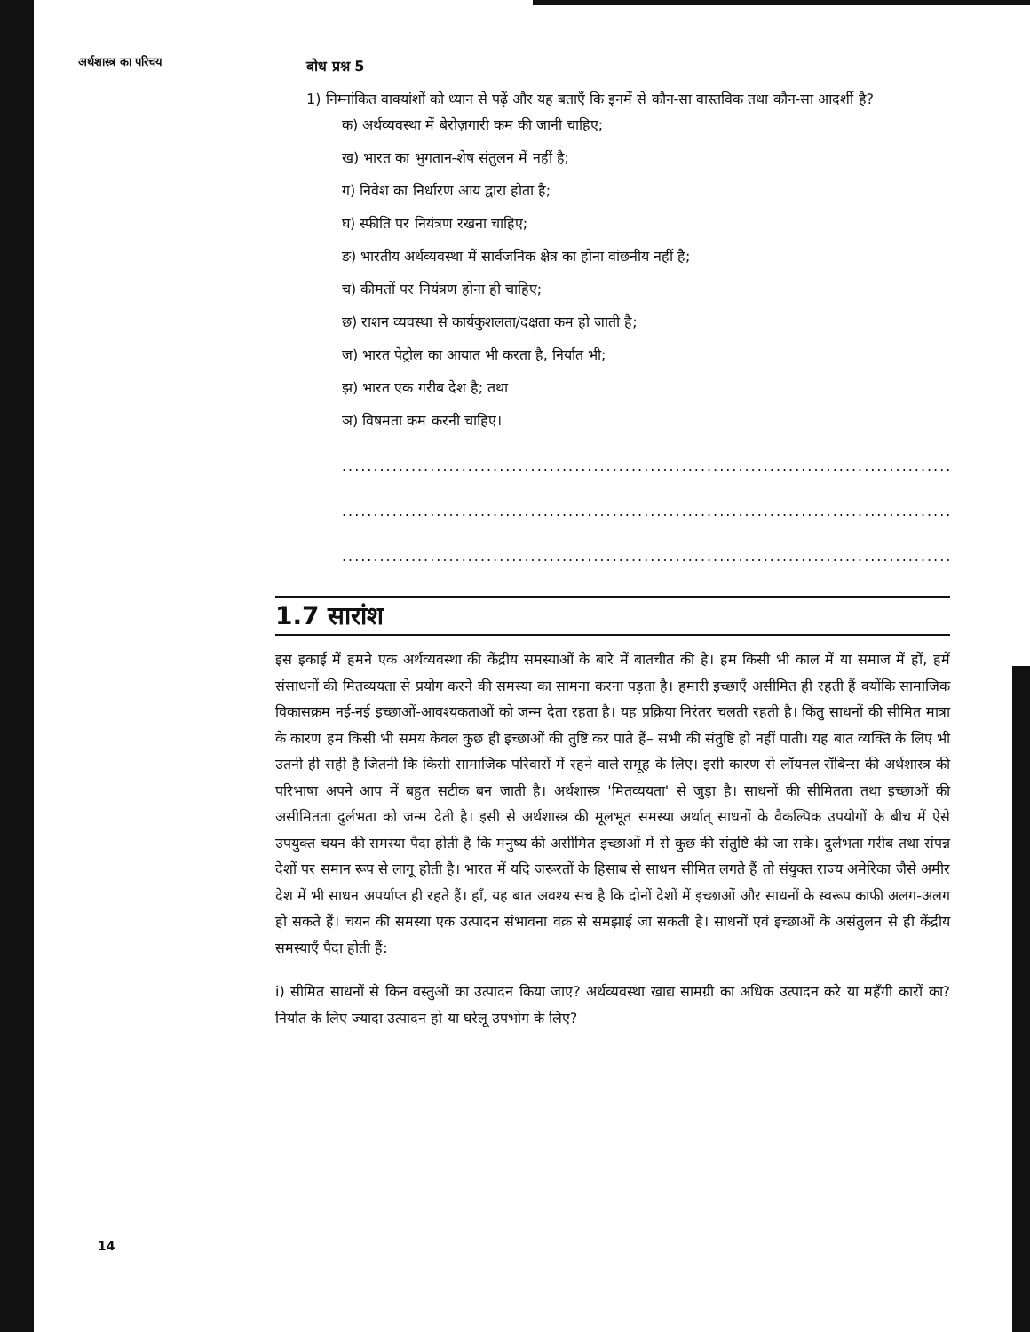अर्थशास्त्र का परिचय
बोध प्रश्न 5
1) निम्नांकित वाक्यांशों को ध्यान से पढ़ें और यह बताएँ कि इनमें से कौन-सा वास्तविक तथा कौन-सा आदर्शी है?
क) अर्थव्यवस्था में बेरोज़गारी कम की जानी चाहिए;
ख) भारत का भुगतान-शेष संतुलन में नहीं है;
ग) निवेश का निर्धारण आय द्वारा होता है;
घ) स्फीति पर नियंत्रण रखना चाहिए;
ङ) भारतीय अर्थव्यवस्था में सार्वजनिक क्षेत्र का होना वांछनीय नहीं है;
च) कीमतों पर नियंत्रण होना ही चाहिए;
छ) राशन व्यवस्था से कार्यकुशलता/दक्षता कम हो जाती है;
ज) भारत पेट्रोल का आयात भी करता है, निर्यात भी;
झ) भारत एक गरीब देश है; तथा
ञ) विषमता कम करनी चाहिए।
..........................................................................................................
..........................................................................................................
..........................................................................................................
1.7 सारांश
इस इकाई में हमने एक अर्थव्यवस्था की केंद्रीय समस्याओं के बारे में बातचीत की है। हम किसी भी काल में या समाज में हों, हमें संसाधनों की मितव्ययता से प्रयोग करने की समस्या का सामना करना पड़ता है। हमारी इच्छाएँ असीमित ही रहती हैं क्योंकि सामाजिक विकासक्रम नई-नई इच्छाओं-आवश्यकताओं को जन्म देता रहता है। यह प्रक्रिया निरंतर चलती रहती है। किंतु साधनों की सीमित मात्रा के कारण हम किसी भी समय केवल कुछ ही इच्छाओं की तुष्टि कर पाते हैं– सभी की संतुष्टि हो नहीं पाती। यह बात व्यक्ति के लिए भी उतनी ही सही है जितनी कि किसी सामाजिक परिवारों में रहने वाले समूह के लिए। इसी कारण से लॉयनल रॉबिन्स की अर्थशास्त्र की परिभाषा अपने आप में बहुत सटीक बन जाती है। अर्थशास्त्र 'मितव्ययता' से जुड़ा है। साधनों की सीमितता तथा इच्छाओं की असीमितता दुर्लभता को जन्म देती है। इसी से अर्थशास्त्र की मूलभूत समस्या अर्थात् साधनों के वैकल्पिक उपयोगों के बीच में ऐसे उपयुक्त चयन की समस्या पैदा होती है कि मनुष्य की असीमित इच्छाओं में से कुछ की संतुष्टि की जा सके। दुर्लभता गरीब तथा संपन्न देशों पर समान रूप से लागू होती है। भारत में यदि जरूरतों के हिसाब से साधन सीमित लगते हैं तो संयुक्त राज्य अमेरिका जैसे अमीर देश में भी साधन अपर्याप्त ही रहते हैं। हाँ, यह बात अवश्य सच है कि दोनों देशों में इच्छाओं और साधनों के स्वरूप काफी अलग-अलग हो सकते हैं। चयन की समस्या एक उत्पादन संभावना वक्र से समझाई जा सकती है। साधनों एवं इच्छाओं के असंतुलन से ही केंद्रीय समस्याएँ पैदा होती हैं:
i) सीमित साधनों से किन वस्तुओं का उत्पादन किया जाए? अर्थव्यवस्था खाद्य सामग्री का अधिक उत्पादन करे या महँगी कारों का? निर्यात के लिए ज्यादा उत्पादन हो या घरेलू उपभोग के लिए?
14